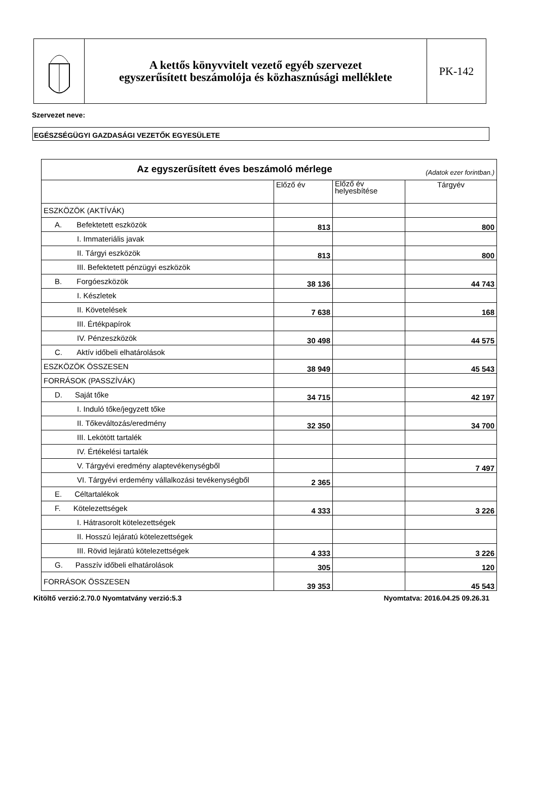A kettős könyvvitelt vezető egyéb szervezet
egyszerűsített beszámolója és közhasznúsági melléklete
PK-142
Szervezet neve:
EGÉSZSÉGÜGYI GAZDASÁGI VEZETŐK EGYESÜLETE
| Az egyszerűsített éves beszámoló mérlege (Adatok ezer forintban.) | | | |
| --- | --- | --- | --- |
| | Előző év | Előző év helyesbítése | Tárgyév |
| ESZKÖZÖK (AKTÍVÁK) | | | |
| A. Befektetett eszközök | 813 | | 800 |
| I. Immateriális javak | | | |
| II. Tárgyi eszközök | 813 | | 800 |
| III. Befektetett pénzügyi eszközök | | | |
| B. Forgóeszközök | 38 136 | | 44 743 |
| I. Készletek | | | |
| II. Követelések | 7 638 | | 168 |
| III. Értékpapírok | | | |
| IV. Pénzeszközök | 30 498 | | 44 575 |
| C. Aktív időbeli elhatárolások | | | |
| ESZKÖZÖK ÖSSZESEN | 38 949 | | 45 543 |
| FORRÁSOK (PASSZÍVÁK) | | | |
| D. Saját tőke | 34 715 | | 42 197 |
| I. Induló tőke/jegyzett tőke | | | |
| II. Tőkeváltozás/eredmény | 32 350 | | 34 700 |
| III. Lekötött tartalék | | | |
| IV. Értékelési tartalék | | | |
| V. Tárgyévi eredmény alaptevékenységből | | | 7 497 |
| VI. Tárgyévi erdemény vállalkozási tevékenységből | 2 365 | | |
| E. Céltartalékok | | | |
| F. Kötelezettségek | 4 333 | | 3 226 |
| I. Hátrasorolt kötelezettségek | | | |
| II. Hosszú lejáratú kötelezettségek | | | |
| III. Rövid lejáratú kötelezettségek | 4 333 | | 3 226 |
| G. Passzív időbeli elhatárolások | 305 | | 120 |
| FORRÁSOK ÖSSZESEN | 39 353 | | 45 543 |
Kitöltő verzió:2.70.0 Nyomtatvány verzió:5.3 Nyomtatva: 2016.04.25 09.26.31